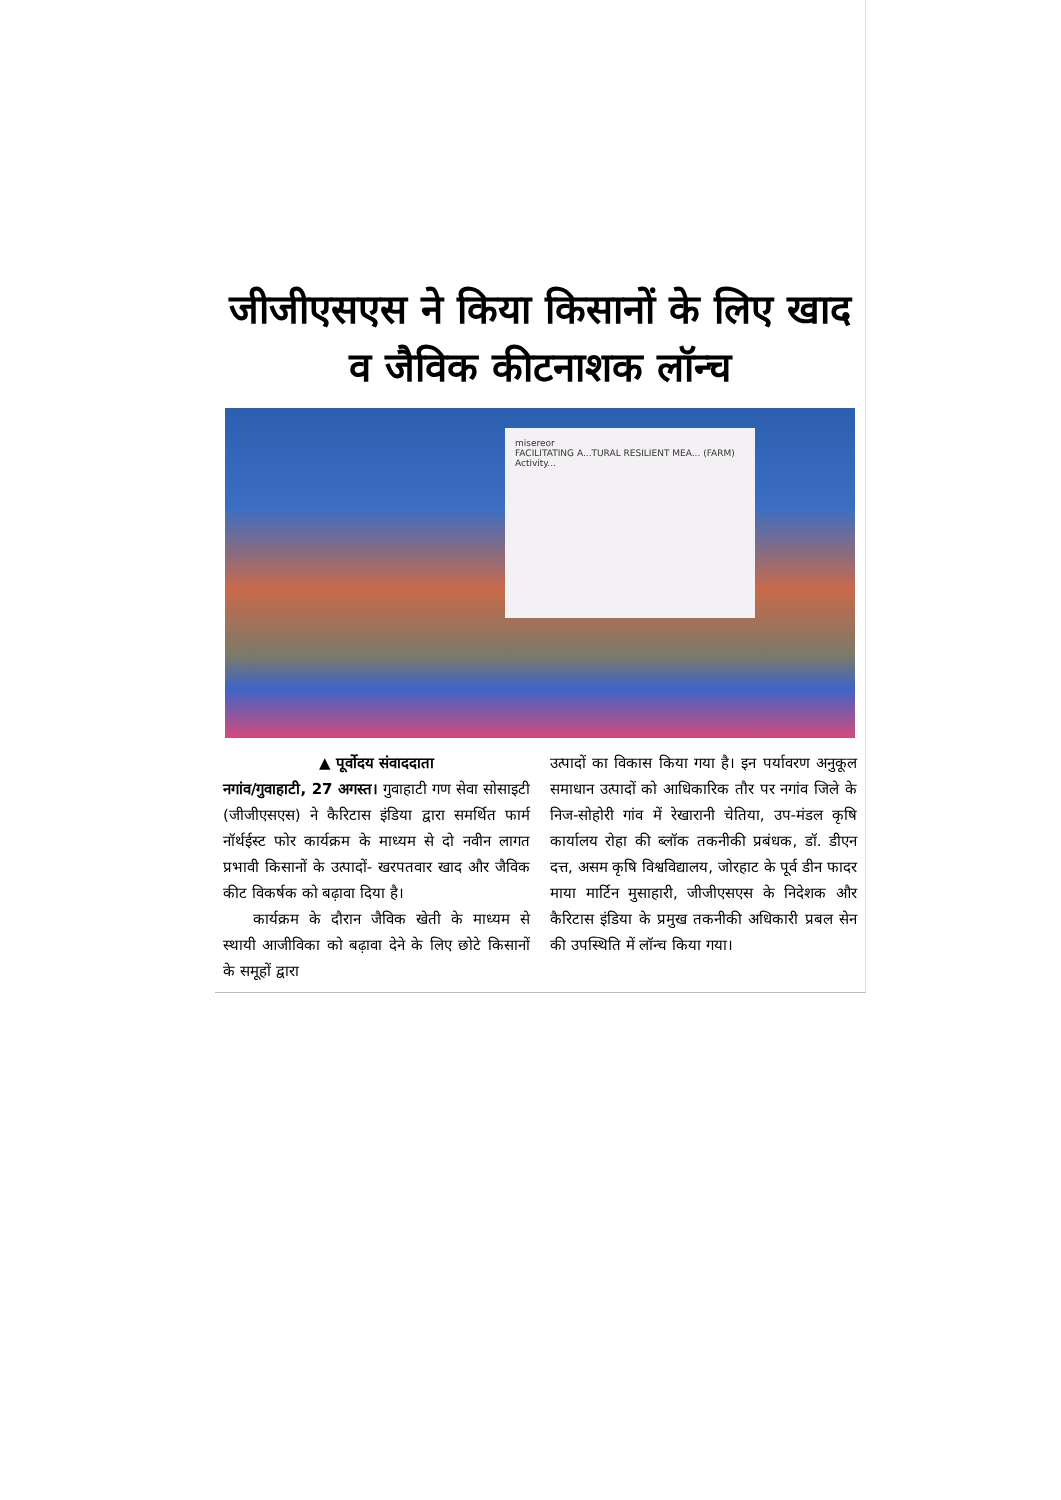जीजीएसएस ने किया किसानों के लिए खाद व जैविक कीटनाशक लॉन्च
misereor
FACILITATING A...TURAL RESILIENT MEA... (FARM)
Activity...
▲ पूर्वोदय संवाददाता
नगांव/गुवाहाटी, 27 अगस्त। गुवाहाटी गण सेवा सोसाइटी (जीजीएसएस) ने कैरिटास इंडिया द्वारा समर्थित फार्म नॉर्थईस्ट फोर कार्यक्रम के माध्यम से दो नवीन लागत प्रभावी किसानों के उत्पादों- खरपतवार खाद और जैविक कीट विकर्षक को बढ़ावा दिया है।
कार्यक्रम के दौरान जैविक खेती के माध्यम से स्थायी आजीविका को बढ़ावा देने के लिए छोटे किसानों के समूहों द्वारा
उत्पादों का विकास किया गया है। इन पर्यावरण अनुकूल समाधान उत्पादों को आधिकारिक तौर पर नगांव जिले के निज-सोहोरी गांव में रेखारानी चेतिया, उप-मंडल कृषि कार्यालय रोहा की ब्लॉक तकनीकी प्रबंधक, डॉ. डीएन दत्त, असम कृषि विश्वविद्यालय, जोरहाट के पूर्व डीन फादर माया मार्टिन मुसाहारी, जीजीएसएस के निदेशक और कैरिटास इंडिया के प्रमुख तकनीकी अधिकारी प्रबल सेन की उपस्थिति में लॉन्च किया गया।